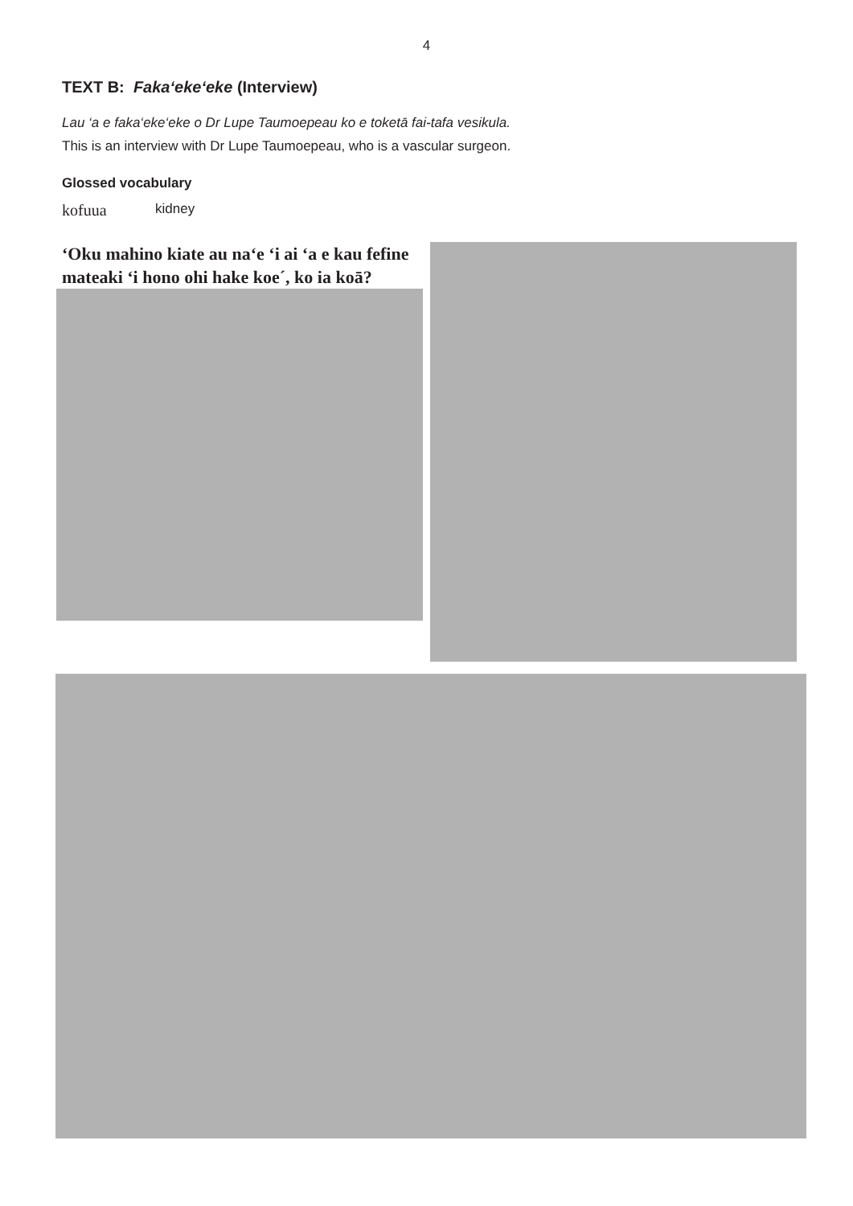4
TEXT B: Faka‘eke‘eke (Interview)
Lau ‘a e faka‘eke‘eke o Dr Lupe Taumoepeau ko e toketā fai-tafa vesikula.
This is an interview with Dr Lupe Taumoepeau, who is a vascular surgeon.
Glossed vocabulary
kofuua kidney
ʻOku mahino kiate au naʻe ʻi ai ʻa e kau fefine mateaki ʻi hono ohi hake koe´, ko ia koā?